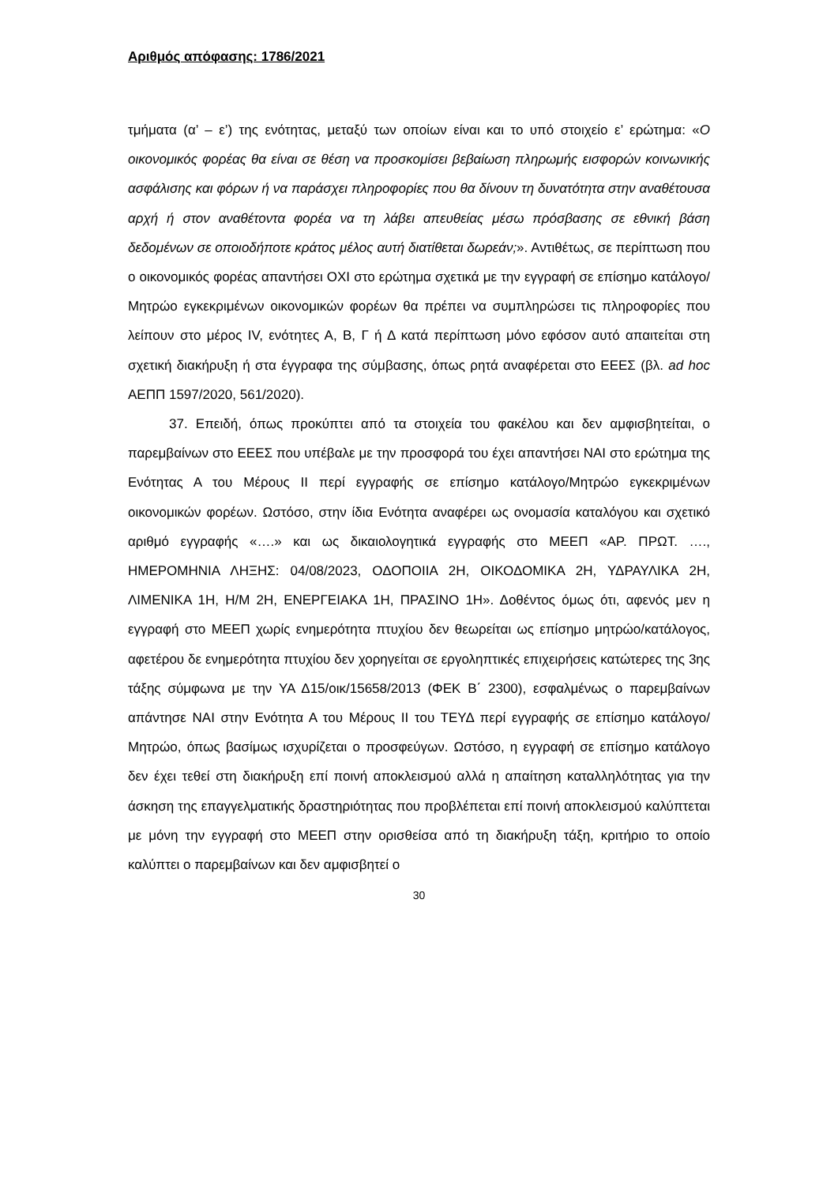Αριθμός απόφασης: 1786/2021
τμήματα (α’ – ε’) της ενότητας, μεταξύ των οποίων είναι και το υπό στοιχείο ε’ ερώτημα: «Ο οικονομικός φορέας θα είναι σε θέση να προσκομίσει βεβαίωση πληρωμής εισφορών κοινωνικής ασφάλισης και φόρων ή να παράσχει πληροφορίες που θα δίνουν τη δυνατότητα στην αναθέτουσα αρχή ή στον αναθέτοντα φορέα να τη λάβει απευθείας μέσω πρόσβασης σε εθνική βάση δεδομένων σε οποιοδήποτε κράτος μέλος αυτή διατίθεται δωρεάν;». Αντιθέτως, σε περίπτωση που ο οικονομικός φορέας απαντήσει ΟΧΙ στο ερώτημα σχετικά με την εγγραφή σε επίσημο κατάλογο/Μητρώο εγκεκριμένων οικονομικών φορέων θα πρέπει να συμπληρώσει τις πληροφορίες που λείπουν στο μέρος IV, ενότητες Α, Β, Γ ή Δ κατά περίπτωση μόνο εφόσον αυτό απαιτείται στη σχετική διακήρυξη ή στα έγγραφα της σύμβασης, όπως ρητά αναφέρεται στο ΕΕΕΣ (βλ. ad hoc ΑΕΠΠ 1597/2020, 561/2020).
37. Επειδή, όπως προκύπτει από τα στοιχεία του φακέλου και δεν αμφισβητείται, ο παρεμβαίνων στο ΕΕΕΣ που υπέβαλε με την προσφορά του έχει απαντήσει ΝΑΙ στο ερώτημα της Ενότητας Α του Μέρους ΙΙ περί εγγραφής σε επίσημο κατάλογο/Μητρώο εγκεκριμένων οικονομικών φορέων. Ωστόσο, στην ίδια Ενότητα αναφέρει ως ονομασία καταλόγου και σχετικό αριθμό εγγραφής «….» και ως δικαιολογητικά εγγραφής στο ΜΕΕΠ «ΑΡ. ΠΡΩΤ. …., ΗΜΕΡΟΜΗΝΙΑ ΛΗΞΗΣ: 04/08/2023, ΟΔΟΠΟΙΙΑ 2Η, ΟΙΚΟΔΟΜΙΚΑ 2Η, ΥΔΡΑΥΛΙΚΑ 2Η, ΛΙΜΕΝΙΚΑ 1Η, Η/Μ 2Η, ΕΝΕΡΓΕΙΑΚΑ 1Η, ΠΡΑΣΙΝΟ 1Η». Δοθέντος όμως ότι, αφενός μεν η εγγραφή στο ΜΕΕΠ χωρίς ενημερότητα πτυχίου δεν θεωρείται ως επίσημο μητρώο/κατάλογος, αφετέρου δε ενημερότητα πτυχίου δεν χορηγείται σε εργοληπτικές επιχειρήσεις κατώτερες της 3ης τάξης σύμφωνα με την ΥΑ Δ15/οικ/15658/2013 (ΦΕΚ Β΄ 2300), εσφαλμένως ο παρεμβαίνων απάντησε ΝΑΙ στην Ενότητα Α του Μέρους ΙΙ του ΤΕΥΔ περί εγγραφής σε επίσημο κατάλογο/Μητρώο, όπως βασίμως ισχυρίζεται ο προσφεύγων. Ωστόσο, η εγγραφή σε επίσημο κατάλογο δεν έχει τεθεί στη διακήρυξη επί ποινή αποκλεισμού αλλά η απαίτηση καταλληλότητας για την άσκηση της επαγγελματικής δραστηριότητας που προβλέπεται επί ποινή αποκλεισμού καλύπτεται με μόνη την εγγραφή στο ΜΕΕΠ στην ορισθείσα από τη διακήρυξη τάξη, κριτήριο το οποίο καλύπτει ο παρεμβαίνων και δεν αμφισβητεί ο
30